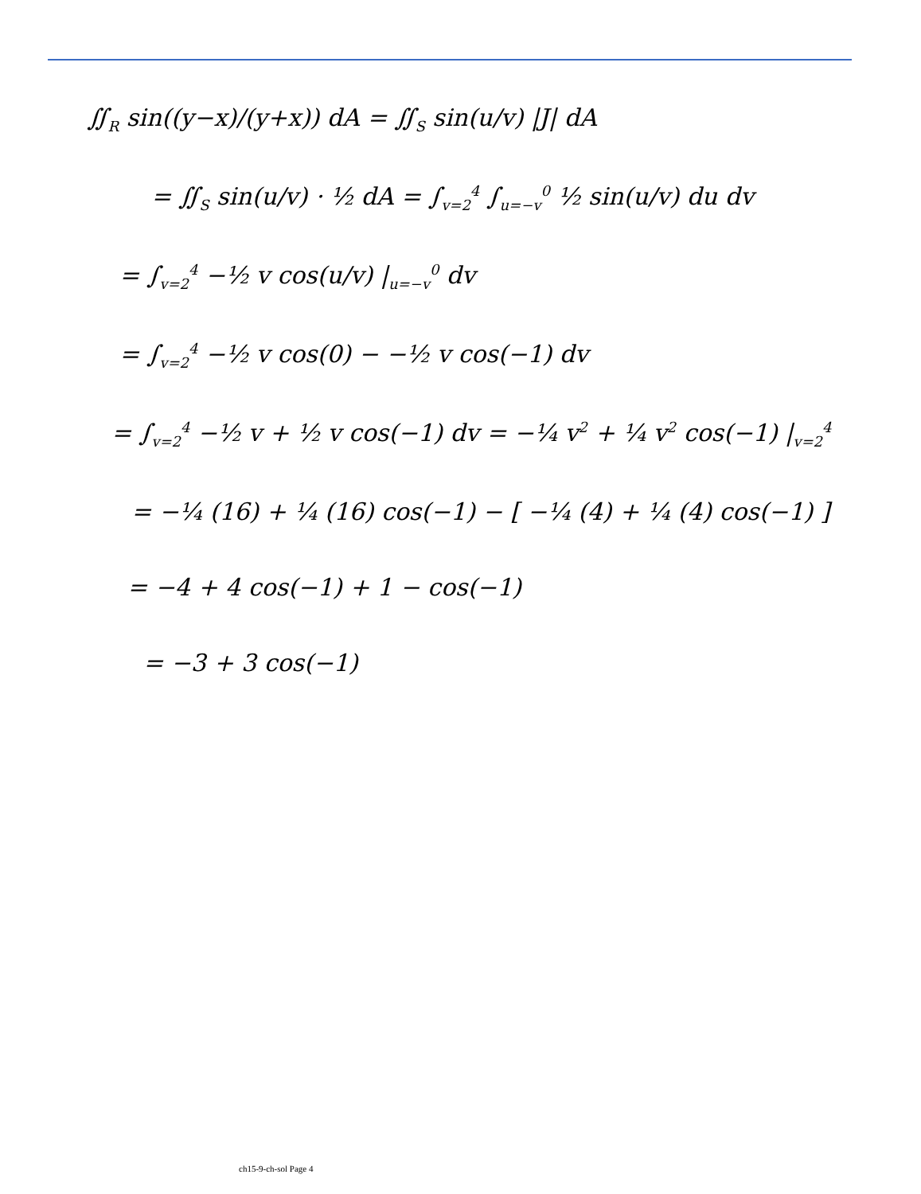∬<sub>R</sub> sin((y−x)/(y+x)) dA = ∬<sub>S</sub> sin(u/v) |J| dA
= ∬<sub>S</sub> sin(u/v) · ½ dA = ∫<sub>v=2</sub><sup>4</sup> ∫<sub>u=−v</sub><sup>0</sup> ½ sin(u/v) du dv
= ∫<sub>v=2</sub><sup>4</sup> −½ v cos(u/v) |<sub>u=−v</sub><sup>0</sup> dv
= ∫<sub>v=2</sub><sup>4</sup> −½ v cos(0) − −½ v cos(−1) dv
= ∫<sub>v=2</sub><sup>4</sup> −½ v + ½ v cos(−1) dv = −¼ v<sup>2</sup> + ¼ v<sup>2</sup> cos(−1) |<sub>v=2</sub><sup>4</sup>
= −¼ (16) + ¼ (16) cos(−1) − [ −¼ (4) + ¼ (4) cos(−1) ]
= −4 + 4 cos(−1) + 1 − cos(−1)
= −3 + 3 cos(−1)
ch15-9-ch-sol Page 4